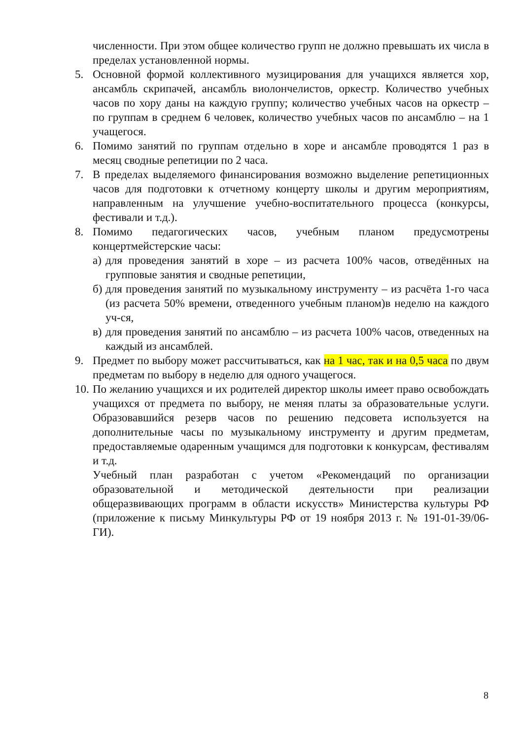численности. При этом общее количество групп не должно превышать их числа в пределах установленной нормы.
5. Основной формой коллективного музицирования для учащихся является хор, ансамбль скрипачей, ансамбль виолончелистов, оркестр. Количество учебных часов по хору даны на каждую группу; количество учебных часов на оркестр – по группам в среднем 6 человек, количество учебных часов по ансамблю – на 1 учащегося.
6. Помимо занятий по группам отдельно в хоре и ансамбле проводятся 1 раз в месяц сводные репетиции по 2 часа.
7. В пределах выделяемого финансирования возможно выделение репетиционных часов для подготовки к отчетному концерту школы и другим мероприятиям, направленным на улучшение учебно-воспитательного процесса (конкурсы, фестивали и т.д.).
8. Помимо педагогических часов, учебным планом предусмотрены концертмейстерские часы:
а) для проведения занятий в хоре – из расчета 100% часов, отведённых на групповые занятия и сводные репетиции,
б) для проведения занятий по музыкальному инструменту – из расчёта 1-го часа (из расчета 50% времени, отведенного учебным планом)в неделю на каждого уч-ся,
в) для проведения занятий по ансамблю – из расчета 100% часов, отведенных на каждый из ансамблей.
9. Предмет по выбору может рассчитываться, как на 1 час, так и на 0,5 часа по двум предметам по выбору в неделю для одного учащегося.
10. По желанию учащихся и их родителей директор школы имеет право освобождать учащихся от предмета по выбору, не меняя платы за образовательные услуги. Образовавшийся резерв часов по решению педсовета используется на дополнительные часы по музыкальному инструменту и другим предметам, предоставляемые одаренным учащимся для подготовки к конкурсам, фестивалям и т.д.
Учебный план разработан с учетом «Рекомендаций по организации образовательной и методической деятельности при реализации общеразвивающих программ в области искусств» Министерства культуры РФ (приложение к письму Минкультуры РФ от 19 ноября 2013 г. № 191-01-39/06-ГИ).
8